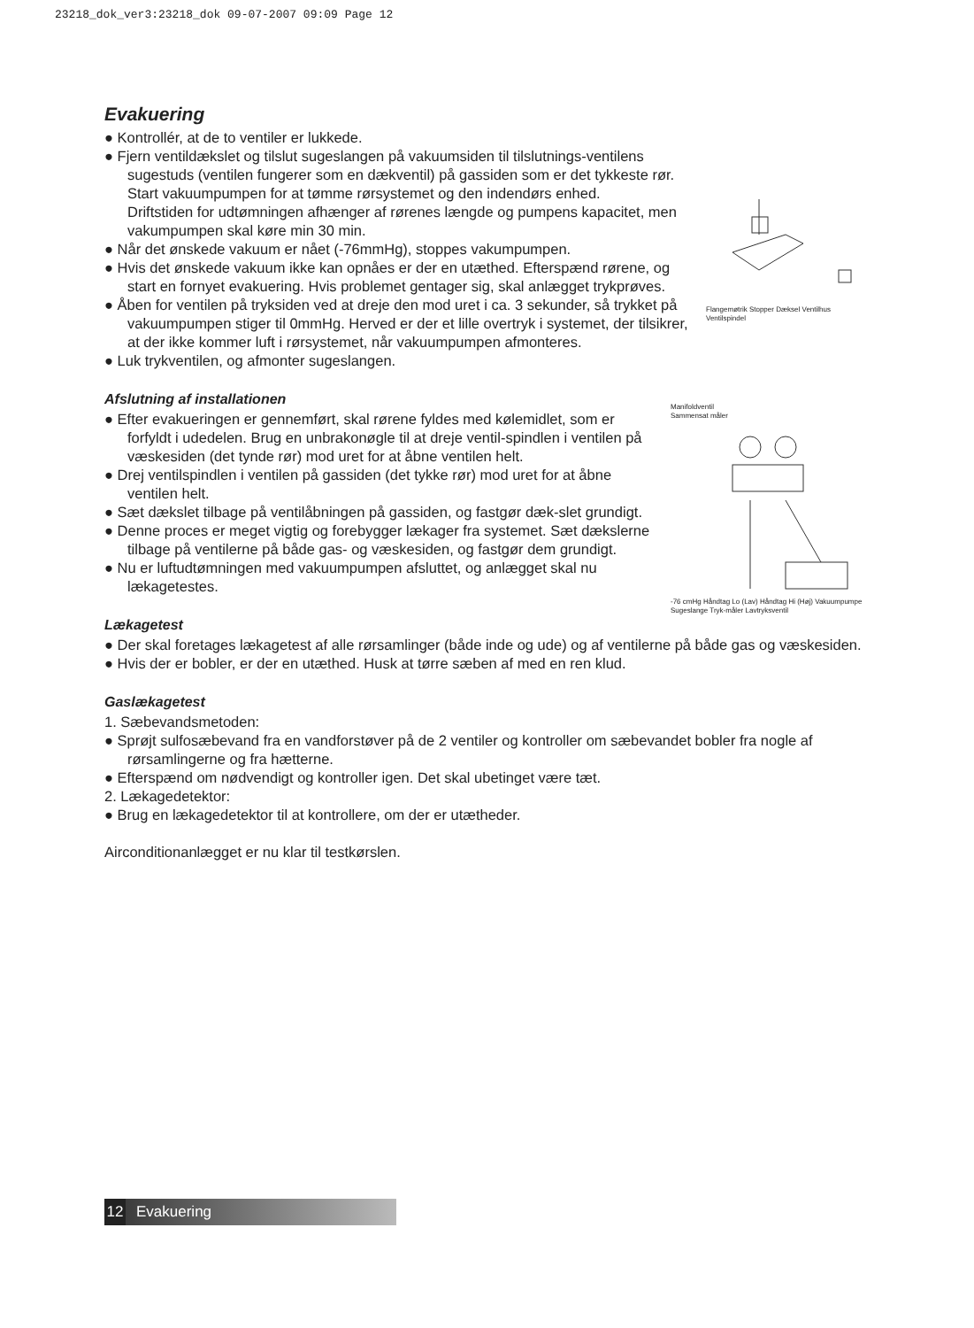23218_dok_ver3:23218_dok 09-07-2007 09:09 Page 12
Evakuering
Flangemøtrik Stopper Dæksel Ventilhus Ventilspindel
● Kontrollér, at de to ventiler er lukkede.
● Fjern ventildækslet og tilslut sugeslangen på vakuumsiden til tilslutnings-ventilens sugestuds (ventilen fungerer som en dækventil) på gassiden som er det tykkeste rør. Start vakuumpumpen for at tømme rørsystemet og den indendørs enhed.
Driftstiden for udtømningen afhænger af rørenes længde og pumpens kapacitet, men vakumpumpen skal køre min 30 min.
● Når det ønskede vakuum er nået (-76mmHg), stoppes vakumpumpen.
● Hvis det ønskede vakuum ikke kan opnåes er der en utæthed. Efterspænd rørene, og start en fornyet evakuering. Hvis problemet gentager sig, skal anlægget trykprøves.
● Åben for ventilen på tryksiden ved at dreje den mod uret i ca. 3 sekunder, så trykket på vakuumpumpen stiger til 0mmHg. Herved er der et lille overtryk i systemet, der tilsikrer, at der ikke kommer luft i rørsystemet, når vakuumpumpen afmonteres.
● Luk trykventilen, og afmonter sugeslangen.
Afslutning af installationen
Manifoldventil
Sammensat måler
-76 cmHg Håndtag Lo (Lav) Håndtag Hi (Høj) Vakuumpumpe Sugeslange Tryk-måler Lavtryksventil
● Efter evakueringen er gennemført, skal rørene fyldes med kølemidlet, som er forfyldt i udedelen. Brug en unbrakonøgle til at dreje ventil-spindlen i ventilen på væskesiden (det tynde rør) mod uret for at åbne ventilen helt.
● Drej ventilspindlen i ventilen på gassiden (det tykke rør) mod uret for at åbne ventilen helt.
● Sæt dækslet tilbage på ventilåbningen på gassiden, og fastgør dæk-slet grundigt.
● Denne proces er meget vigtig og forebygger lækager fra systemet. Sæt dækslerne tilbage på ventilerne på både gas- og væskesiden, og fastgør dem grundigt.
● Nu er luftudtømningen med vakuumpumpen afsluttet, og anlægget skal nu lækagetestes.
Lækagetest
● Der skal foretages lækagetest af alle rørsamlinger (både inde og ude) og af ventilerne på både gas og væskesiden.
● Hvis der er bobler, er der en utæthed. Husk at tørre sæben af med en ren klud.
Gaslækagetest
1. Sæbevandsmetoden:
● Sprøjt sulfosæbevand fra en vandforstøver på de 2 ventiler og kontroller om sæbevandet bobler fra nogle af rørsamlingerne og fra hætterne.
● Efterspænd om nødvendigt og kontroller igen. Det skal ubetinget være tæt.
2. Lækagedetektor:
● Brug en lækagedetektor til at kontrollere, om der er utætheder.
Airconditionanlægget er nu klar til testkørslen.
12 Evakuering